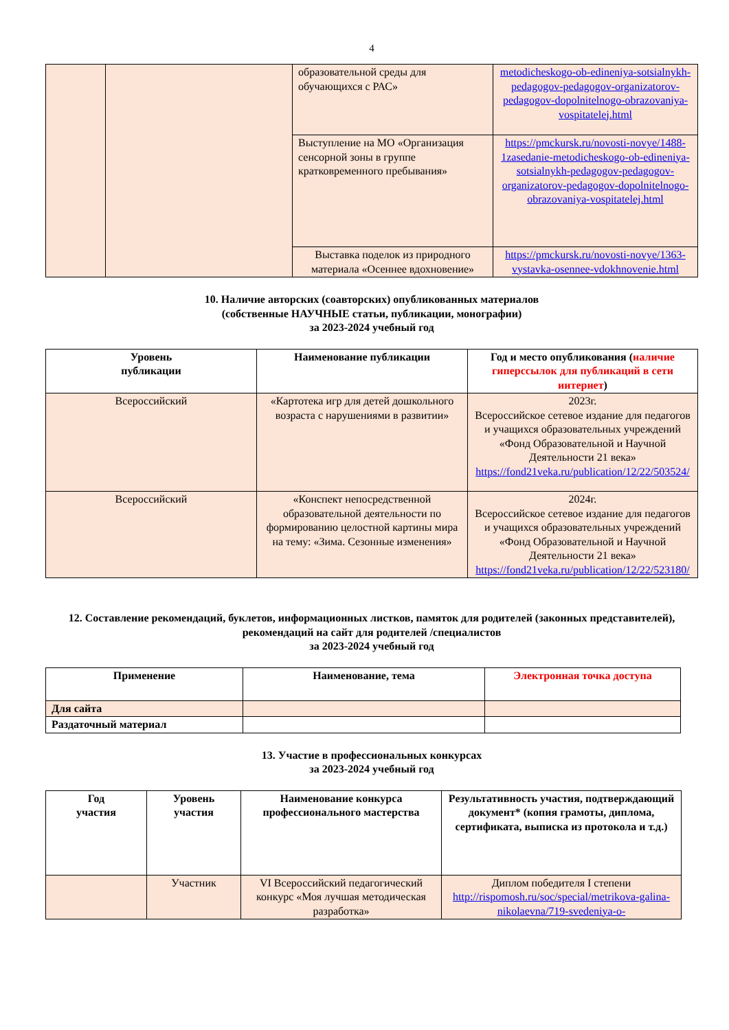4
| | | образовательной среды для обучающихся с РАС» | metodicheskogo-ob-edineniya-sotsialnykh-pedagogov-pedagogov-organizatorov-pedagogov-dopolnitelnogo-obrazovaniya-vospitatelej.html |
| | | Выступление на МО «Организация сенсорной зоны в группе кратковременного пребывания» | https://pmckursk.ru/novosti-novye/1488-1zasedanie-metodicheskogo-ob-edineniya-sotsialnykh-pedagogov-pedagogov-organizatorov-pedagogov-dopolnitelnogo-obrazovaniya-vospitatelej.html |
| | | Выставка поделок из природного материала «Осеннее вдохновение» | https://pmckursk.ru/novosti-novye/1363-vystavka-osennee-vdokhnovenie.html |
10. Наличие авторских (соавторских) опубликованных материалов
(собственные НАУЧНЫЕ статьи, публикации, монографии)
за 2023-2024 учебный год
| Уровень публикации | Наименование публикации | Год и место опубликования ( наличие гиперссылок для публикаций в сети интернет ) |
| --- | --- | --- |
| Всероссийский | «Картотека игр для детей дошкольного возраста с нарушениями в развитии» | 2023г. Всероссийское сетевое издание для педагогов и учащихся образовательных учреждений «Фонд Образовательной и Научной Деятельности 21 века» https://fond21veka.ru/publication/12/22/503524/ |
| Всероссийский | «Конспект непосредственной образовательной деятельности по формированию целостной картины мира на тему: «Зима. Сезонные изменения» | 2024г. Всероссийское сетевое издание для педагогов и учащихся образовательных учреждений «Фонд Образовательной и Научной Деятельности 21 века» https://fond21veka.ru/publication/12/22/523180/ |
12. Составление рекомендаций, буклетов, информационных листков, памяток для родителей (законных представителей), рекомендаций на сайт для родителей /специалистов
за 2023-2024 учебный год
| Применение | Наименование, тема | Электронная точка доступа |
| --- | --- | --- |
| Для сайта | | |
| Раздаточный материал | | |
13. Участие в профессиональных конкурсах
за 2023-2024 учебный год
| Год участия | Уровень участия | Наименование конкурса профессионального мастерства | Результативность участия, подтверждающий документ* (копия грамоты, диплома, сертификата, выписка из протокола и т.д.) |
| --- | --- | --- | --- |
| | Участник | VI Всероссийский педагогический конкурс «Моя лучшая методическая разработка» | Диплом победителя I степени http://rispomosh.ru/soc/special/metrikova-galina-nikolaevna/719-svedeniya-o- |